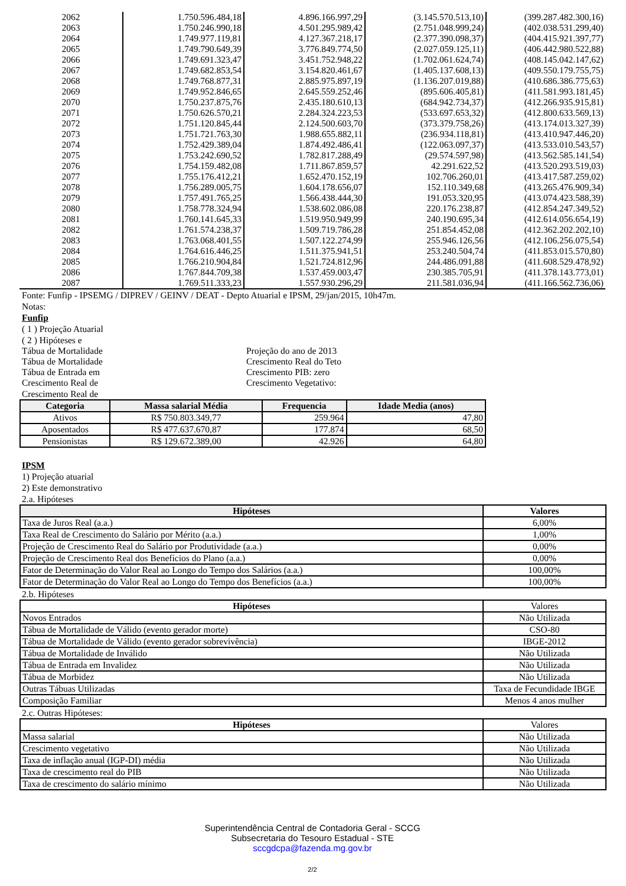| 2062 | 1.750.596.484,18 | 4.896.166.997,29 | (3.145.570.513,10) | (399.287.482.300,16) |
| 2063 | 1.750.246.990,18 | 4.501.295.989,42 | (2.751.048.999,24) | (402.038.531.299,40) |
| 2064 | 1.749.977.119,81 | 4.127.367.218,17 | (2.377.390.098,37) | (404.415.921.397,77) |
| 2065 | 1.749.790.649,39 | 3.776.849.774,50 | (2.027.059.125,11) | (406.442.980.522,88) |
| 2066 | 1.749.691.323,47 | 3.451.752.948,22 | (1.702.061.624,74) | (408.145.042.147,62) |
| 2067 | 1.749.682.853,54 | 3.154.820.461,67 | (1.405.137.608,13) | (409.550.179.755,75) |
| 2068 | 1.749.768.877,31 | 2.885.975.897,19 | (1.136.207.019,88) | (410.686.386.775,63) |
| 2069 | 1.749.952.846,65 | 2.645.559.252,46 | (895.606.405,81) | (411.581.993.181,45) |
| 2070 | 1.750.237.875,76 | 2.435.180.610,13 | (684.942.734,37) | (412.266.935.915,81) |
| 2071 | 1.750.626.570,21 | 2.284.324.223,53 | (533.697.653,32) | (412.800.633.569,13) |
| 2072 | 1.751.120.845,44 | 2.124.500.603,70 | (373.379.758,26) | (413.174.013.327,39) |
| 2073 | 1.751.721.763,30 | 1.988.655.882,11 | (236.934.118,81) | (413.410.947.446,20) |
| 2074 | 1.752.429.389,04 | 1.874.492.486,41 | (122.063.097,37) | (413.533.010.543,57) |
| 2075 | 1.753.242.690,52 | 1.782.817.288,49 | (29.574.597,98) | (413.562.585.141,54) |
| 2076 | 1.754.159.482,08 | 1.711.867.859,57 | 42.291.622,52 | (413.520.293.519,03) |
| 2077 | 1.755.176.412,21 | 1.652.470.152,19 | 102.706.260,01 | (413.417.587.259,02) |
| 2078 | 1.756.289.005,75 | 1.604.178.656,07 | 152.110.349,68 | (413.265.476.909,34) |
| 2079 | 1.757.491.765,25 | 1.566.438.444,30 | 191.053.320,95 | (413.074.423.588,39) |
| 2080 | 1.758.778.324,94 | 1.538.602.086,08 | 220.176.238,87 | (412.854.247.349,52) |
| 2081 | 1.760.141.645,33 | 1.519.950.949,99 | 240.190.695,34 | (412.614.056.654,19) |
| 2082 | 1.761.574.238,37 | 1.509.719.786,28 | 251.854.452,08 | (412.362.202.202,10) |
| 2083 | 1.763.068.401,55 | 1.507.122.274,99 | 255.946.126,56 | (412.106.256.075,54) |
| 2084 | 1.764.616.446,25 | 1.511.375.941,51 | 253.240.504,74 | (411.853.015.570,80) |
| 2085 | 1.766.210.904,84 | 1.521.724.812,96 | 244.486.091,88 | (411.608.529.478,92) |
| 2086 | 1.767.844.709,38 | 1.537.459.003,47 | 230.385.705,91 | (411.378.143.773,01) |
| 2087 | 1.769.511.333,23 | 1.557.930.296,29 | 211.581.036,94 | (411.166.562.736,06) |
Fonte: Funfip - IPSEMG / DIPREV / GEINV / DEAT - Depto Atuarial e IPSM, 29/jan/2015, 10h47m.
Notas:
Funfip
( 1 ) Projeção Atuarial
( 2 ) Hipóteses e
Tábua de Mortalidade Projeção do ano de 2013
Tábua de Mortalidade Crescimento Real do Teto
Tábua de Entrada em Crescimento PIB: zero
Crescimento Real de Crescimento Vegetativo:
Crescimento Real de
| Categoria | Massa salarial Média | Frequencia | Idade Media (anos) |
| --- | --- | --- | --- |
| Ativos | R$ 750.803.349,77 | 259.964 | 47,80 |
| Aposentados | R$ 477.637.670,87 | 177.874 | 68,50 |
| Pensionistas | R$ 129.672.389,00 | 42.926 | 64,80 |
IPSM
1) Projeção atuarial
2) Este demonstrativo
2.a. Hipóteses
| Hipóteses | Valores |
| --- | --- |
| Taxa de Juros Real (a.a.) | 6,00% |
| Taxa Real de Crescimento do Salário por Mérito (a.a.) | 1,00% |
| Projeção de Crescimento Real do Salário por Produtividade (a.a.) | 0,00% |
| Projeção de Crescimento Real dos Benefícios do Plano (a.a.) | 0,00% |
| Fator de Determinação do Valor Real ao Longo do Tempo dos Salários (a.a.) | 100,00% |
| Fator de Determinação do Valor Real ao Longo do Tempo dos Benefícios (a.a.) | 100,00% |
2.b. Hipóteses
| Hipóteses | Valores |
| Novos Entrados | Não Utilizada |
| Tábua de Mortalidade de Válido (evento gerador morte) | CSO-80 |
| Tábua de Mortalidade de Válido (evento gerador sobrevivência) | IBGE-2012 |
| Tábua de Mortalidade de Inválido | Não Utilizada |
| Tábua de Entrada em Invalidez | Não Utilizada |
| Tábua de Morbidez | Não Utilizada |
| Outras Tábuas Utilizadas | Taxa de Fecundidade IBGE |
| Composição Familiar | Menos 4 anos mulher |
2.c. Outras Hipóteses:
| Hipóteses | Valores |
| Massa salarial | Não Utilizada |
| Crescimento vegetativo | Não Utilizada |
| Taxa de inflação anual (IGP-DI) média | Não Utilizada |
| Taxa de crescimento real do PIB | Não Utilizada |
| Taxa de crescimento do salário mínimo | Não Utilizada |
Superintendência Central de Contadoria Geral - SCCG
Subsecretaria do Tesouro Estadual - STE
sccgdcpa@fazenda.mg.gov.br
2/2